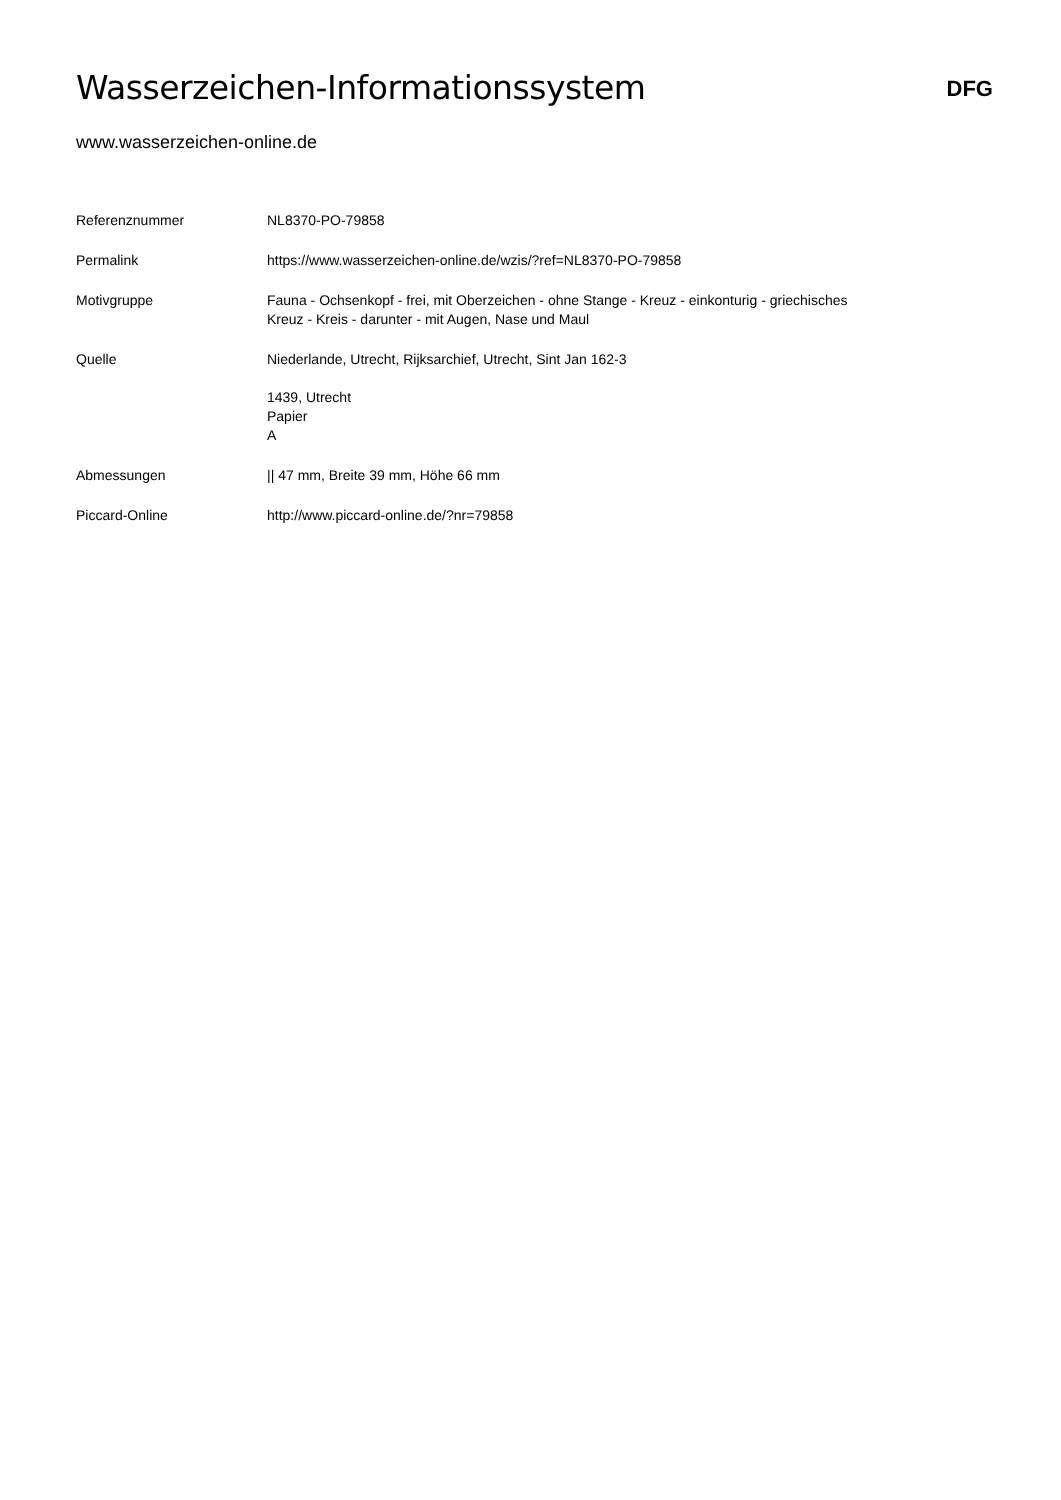Wasserzeichen-Informationssystem
DFG
www.wasserzeichen-online.de
| Referenznummer | NL8370-PO-79858 |
| Permalink | https://www.wasserzeichen-online.de/wzis/?ref=NL8370-PO-79858 |
| Motivgruppe | Fauna - Ochsenkopf - frei, mit Oberzeichen - ohne Stange - Kreuz - einkonturig - griechisches Kreuz - Kreis - darunter - mit Augen, Nase und Maul |
| Quelle | Niederlande, Utrecht, Rijksarchief, Utrecht, Sint Jan 162-3 1439, Utrecht Papier A |
| Abmessungen | // 47 mm, Breite 39 mm, Höhe 66 mm |
| Piccard-Online | http://www.piccard-online.de/?nr=79858 |